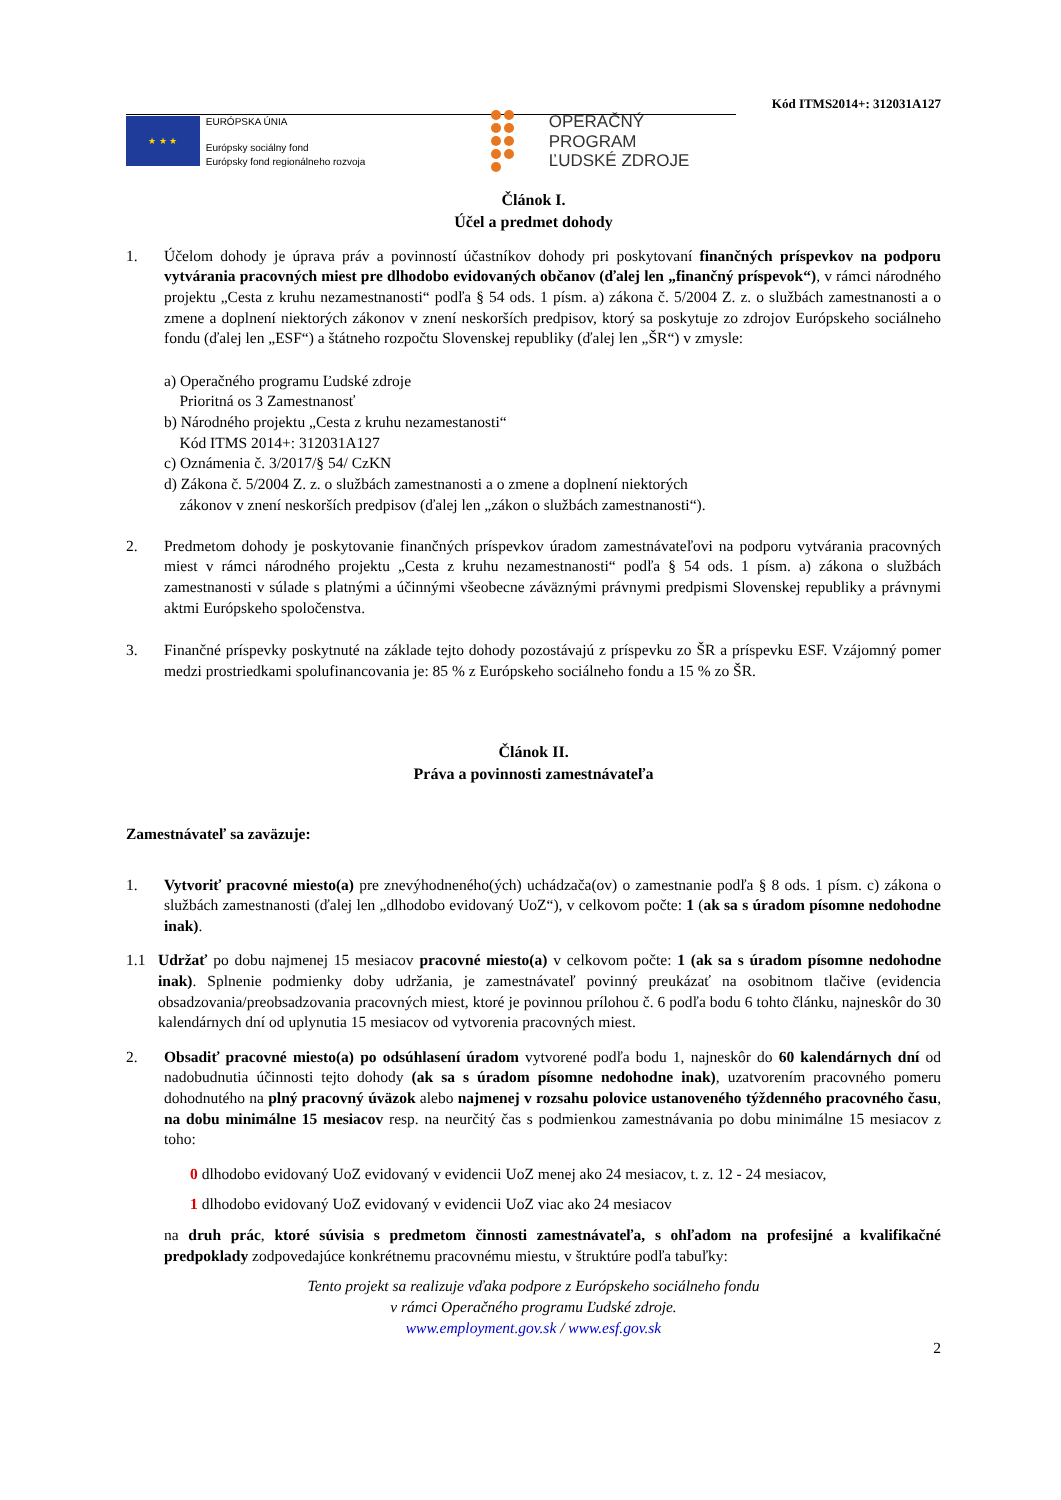Kód ITMS2014+: 312031A127
★ ★ ★
EURÓPSKA ÚNIA
Európsky sociálny fond
Európsky fond regionálneho rozvoja
OPERAČNÝ PROGRAM
ĽUDSKÉ ZDROJE
Článok I.
Účel a predmet dohody
1. Účelom dohody je úprava práv a povinností účastníkov dohody pri poskytovaní finančných príspevkov na podporu vytvárania pracovných miest pre dlhodobo evidovaných občanov (ďalej len „finančný príspevok“), v rámci národného projektu „Cesta z kruhu nezamestnanosti“ podľa § 54 ods. 1 písm. a) zákona č. 5/2004 Z. z. o službách zamestnanosti a o zmene a doplnení niektorých zákonov v znení neskorších predpisov, ktorý sa poskytuje zo zdrojov Európskeho sociálneho fondu (ďalej len „ESF“) a štátneho rozpočtu Slovenskej republiky (ďalej len „ŠR“) v zmysle:
a) Operačného programu Ľudské zdroje
Prioritná os 3 Zamestnanosť
b) Národného projektu „Cesta z kruhu nezamestanosti“
Kód ITMS 2014+: 312031A127
c) Oznámenia č. 3/2017/§ 54/ CzKN
d) Zákona č. 5/2004 Z. z. o službách zamestnanosti a o zmene a doplnení niektorých
zákonov v znení neskorších predpisov (ďalej len „zákon o službách zamestnanosti“).
2. Predmetom dohody je poskytovanie finančných príspevkov úradom zamestnávateľovi na podporu vytvárania pracovných miest v rámci národného projektu „Cesta z kruhu nezamestnanosti“ podľa § 54 ods. 1 písm. a) zákona o službách zamestnanosti v súlade s platnými a účinnými všeobecne záväznými právnymi predpismi Slovenskej republiky a právnymi aktmi Európskeho spoločenstva.
3. Finančné príspevky poskytnuté na základe tejto dohody pozostávajú z príspevku zo ŠR a príspevku ESF. Vzájomný pomer medzi prostriedkami spolufinancovania je: 85 % z Európskeho sociálneho fondu a 15 % zo ŠR.
Článok II.
Práva a povinnosti zamestnávateľa
Zamestnávateľ sa zaväzuje:
1. Vytvoriť pracovné miesto(a) pre znevýhodneného(ých) uchádzača(ov) o zamestnanie podľa § 8 ods. 1 písm. c) zákona o službách zamestnanosti (ďalej len „dlhodobo evidovaný UoZ“), v celkovom počte: 1 (ak sa s úradom písomne nedohodne inak).
1.1 Udržať po dobu najmenej 15 mesiacov pracovné miesto(a) v celkovom počte: 1 (ak sa s úradom písomne nedohodne inak). Splnenie podmienky doby udržania, je zamestnávateľ povinný preukázať na osobitnom tlačive (evidencia obsadzovania/preobsadzovania pracovných miest, ktoré je povinnou prílohou č. 6 podľa bodu 6 tohto článku, najneskôr do 30 kalendárnych dní od uplynutia 15 mesiacov od vytvorenia pracovných miest.
2. Obsadiť pracovné miesto(a) po odsúhlasení úradom vytvorené podľa bodu 1, najneskôr do 60 kalendárnych dní od nadobudnutia účinnosti tejto dohody (ak sa s úradom písomne nedohodne inak), uzatvorením pracovného pomeru dohodnutého na plný pracovný úväzok alebo najmenej v rozsahu polovice ustanoveného týždenného pracovného času, na dobu minimálne 15 mesiacov resp. na neurčitý čas s podmienkou zamestnávania po dobu minimálne 15 mesiacov z toho:
0 dlhodobo evidovaný UoZ evidovaný v evidencii UoZ menej ako 24 mesiacov, t. z. 12 - 24 mesiacov,
1 dlhodobo evidovaný UoZ evidovaný v evidencii UoZ viac ako 24 mesiacov
na druh prác, ktoré súvisia s predmetom činnosti zamestnávateľa, s ohľadom na profesijné a kvalifikačné predpoklady zodpovedajúce konkrétnemu pracovnému miestu, v štruktúre podľa tabuľky:
Tento projekt sa realizuje vďaka podpore z Európskeho sociálneho fondu
v rámci Operačného programu Ľudské zdroje.
www.employment.gov.sk / www.esf.gov.sk
2